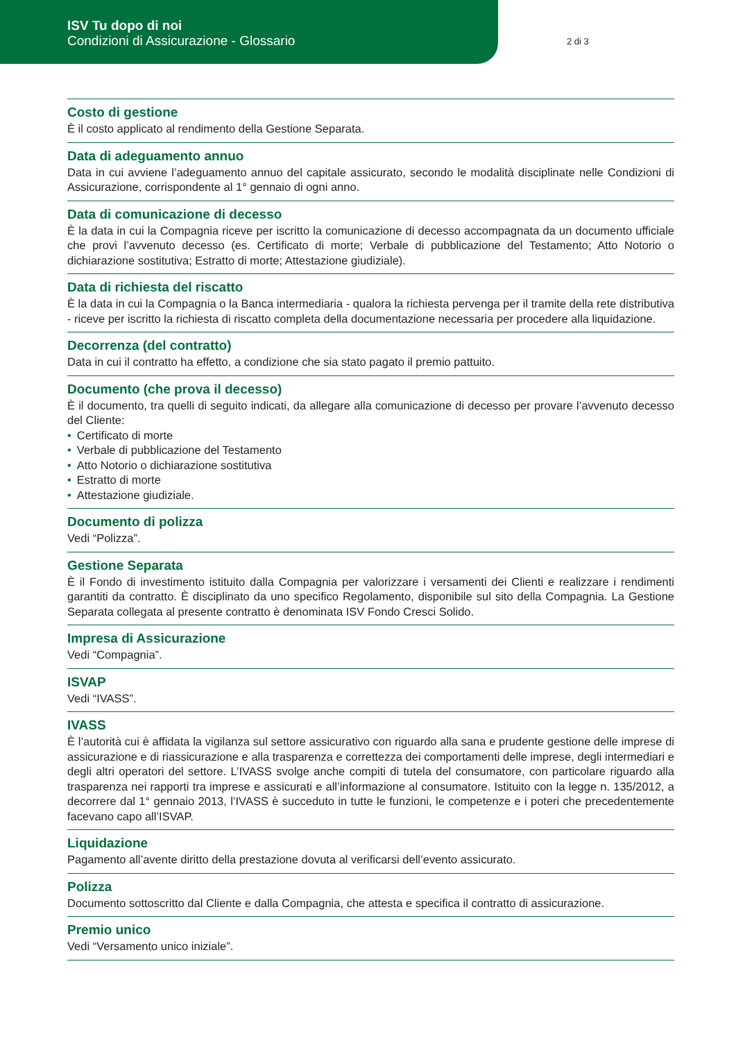ISV Tu dopo di noi
Condizioni di Assicurazione - Glossario
2 di 3
Costo di gestione
È il costo applicato al rendimento della Gestione Separata.
Data di adeguamento annuo
Data in cui avviene l’adeguamento annuo del capitale assicurato, secondo le modalità disciplinate nelle Condizioni di Assicurazione, corrispondente al 1° gennaio di ogni anno.
Data di comunicazione di decesso
È la data in cui la Compagnia riceve per iscritto la comunicazione di decesso accompagnata da un documento ufficiale che provi l’avvenuto decesso (es. Certificato di morte; Verbale di pubblicazione del Testamento; Atto Notorio o dichiarazione sostitutiva; Estratto di morte; Attestazione giudiziale).
Data di richiesta del riscatto
È la data in cui la Compagnia o la Banca intermediaria - qualora la richiesta pervenga per il tramite della rete distributiva - riceve per iscritto la richiesta di riscatto completa della documentazione necessaria per procedere alla liquidazione.
Decorrenza (del contratto)
Data in cui il contratto ha effetto, a condizione che sia stato pagato il premio pattuito.
Documento (che prova il decesso)
È il documento, tra quelli di seguito indicati, da allegare alla comunicazione di decesso per provare l’avvenuto decesso del Cliente:
• Certificato di morte
• Verbale di pubblicazione del Testamento
• Atto Notorio o dichiarazione sostitutiva
• Estratto di morte
• Attestazione giudiziale.
Documento di polizza
Vedi “Polizza”.
Gestione Separata
È il Fondo di investimento istituito dalla Compagnia per valorizzare i versamenti dei Clienti e realizzare i rendimenti garantiti da contratto. È disciplinato da uno specifico Regolamento, disponibile sul sito della Compagnia. La Gestione Separata collegata al presente contratto è denominata ISV Fondo Cresci Solido.
Impresa di Assicurazione
Vedi “Compagnia”.
ISVAP
Vedi “IVASS”.
IVASS
È l’autorità cui è affidata la vigilanza sul settore assicurativo con riguardo alla sana e prudente gestione delle imprese di assicurazione e di riassicurazione e alla trasparenza e correttezza dei comportamenti delle imprese, degli intermediari e degli altri operatori del settore. L’IVASS svolge anche compiti di tutela del consumatore, con particolare riguardo alla trasparenza nei rapporti tra imprese e assicurati e all’informazione al consumatore. Istituito con la legge n. 135/2012, a decorrere dal 1° gennaio 2013, l’IVASS è succeduto in tutte le funzioni, le competenze e i poteri che precedentemente facevano capo all’ISVAP.
Liquidazione
Pagamento all’avente diritto della prestazione dovuta al verificarsi dell’evento assicurato.
Polizza
Documento sottoscritto dal Cliente e dalla Compagnia, che attesta e specifica il contratto di assicurazione.
Premio unico
Vedi “Versamento unico iniziale”.